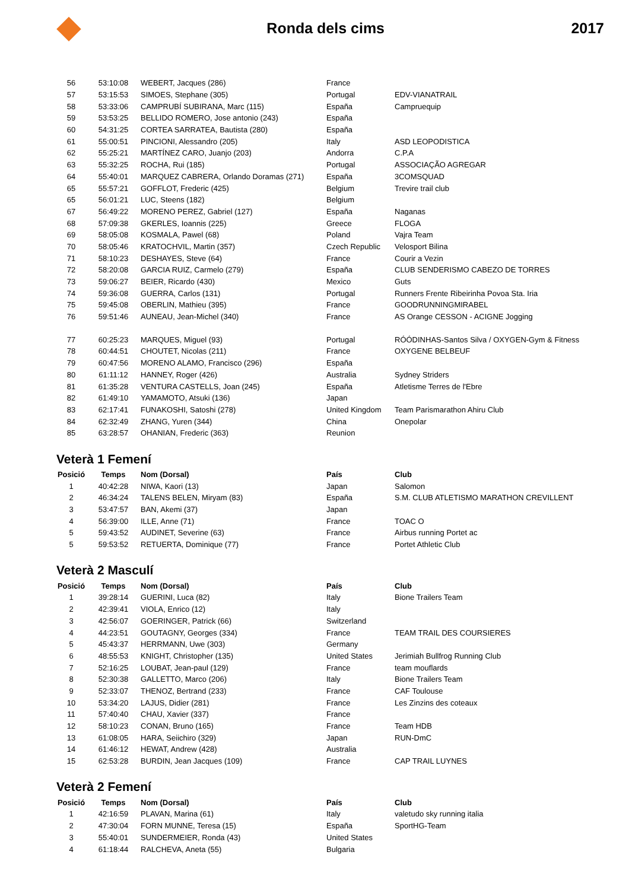Ronda dels cims 2017
| 56 | 53:10:08 | WEBERT, Jacques (286) | France | |
| 57 | 53:15:53 | SIMOES, Stephane (305) | Portugal | EDV-VIANATRAIL |
| 58 | 53:33:06 | CAMPRUBÍ SUBIRANA, Marc (115) | España | Campruequip |
| 59 | 53:53:25 | BELLIDO ROMERO, Jose antonio (243) | España | |
| 60 | 54:31:25 | CORTEA SARRATEA, Bautista (280) | España | |
| 61 | 55:00:51 | PINCIONI, Alessandro (205) | Italy | ASD LEOPODISTICA |
| 62 | 55:25:21 | MARTÍNEZ CARO, Juanjo (203) | Andorra | C.P.A |
| 63 | 55:32:25 | ROCHA, Rui (185) | Portugal | ASSOCIAÇÃO AGREGAR |
| 64 | 55:40:01 | MARQUEZ CABRERA, Orlando Doramas (271) | España | 3COMSQUAD |
| 65 | 55:57:21 | GOFFLOT, Frederic (425) | Belgium | Trevire trail club |
| 65 | 56:01:21 | LUC, Steens (182) | Belgium | |
| 67 | 56:49:22 | MORENO PEREZ, Gabriel (127) | España | Naganas |
| 68 | 57:09:38 | GKERLES, Ioannis (225) | Greece | FLOGA |
| 69 | 58:05:08 | KOSMALA, Pawel (68) | Poland | Vajra Team |
| 70 | 58:05:46 | KRATOCHVIL, Martin (357) | Czech Republic | Velosport Bilina |
| 71 | 58:10:23 | DESHAYES, Steve (64) | France | Courir a Vezin |
| 72 | 58:20:08 | GARCIA RUIZ, Carmelo (279) | España | CLUB SENDERISMO CABEZO DE TORRES |
| 73 | 59:06:27 | BEIER, Ricardo (430) | Mexico | Guts |
| 74 | 59:36:08 | GUERRA, Carlos (131) | Portugal | Runners Frente Ribeirinha Povoa Sta. Iria |
| 75 | 59:45:08 | OBERLIN, Mathieu (395) | France | GOODRUNNINGMIRABEL |
| 76 | 59:51:46 | AUNEAU, Jean-Michel (340) | France | AS Orange CESSON - ACIGNE Jogging |
| 77 | 60:25:23 | MARQUES, Miguel (93) | Portugal | RÓÓDINHAS-Santos Silva / OXYGEN-Gym & Fitness |
| 78 | 60:44:51 | CHOUTET, Nicolas (211) | France | OXYGENE BELBEUF |
| 79 | 60:47:56 | MORENO ALAMO, Francisco (296) | España | |
| 80 | 61:11:12 | HANNEY, Roger (426) | Australia | Sydney Striders |
| 81 | 61:35:28 | VENTURA CASTELLS, Joan (245) | España | Atletisme Terres de l'Ebre |
| 82 | 61:49:10 | YAMAMOTO, Atsuki (136) | Japan | |
| 83 | 62:17:41 | FUNAKOSHI, Satoshi (278) | United Kingdom | Team Parismarathon Ahiru Club |
| 84 | 62:32:49 | ZHANG, Yuren (344) | China | Onepolar |
| 85 | 63:28:57 | OHANIAN, Frederic (363) | Reunion | |
Veterà 1 Femení
| Posició | Temps | Nom (Dorsal) | País | Club |
| --- | --- | --- | --- | --- |
| 1 | 40:42:28 | NIWA, Kaori (13) | Japan | Salomon |
| 2 | 46:34:24 | TALENS BELEN, Miryam (83) | España | S.M. CLUB ATLETISMO MARATHON CREVILLENT |
| 3 | 53:47:57 | BAN, Akemi (37) | Japan | |
| 4 | 56:39:00 | ILLE, Anne (71) | France | TOAC O |
| 5 | 59:43:52 | AUDINET, Severine (63) | France | Airbus running Portet ac |
| 5 | 59:53:52 | RETUERTA, Dominique (77) | France | Portet Athletic Club |
Veterà 2 Masculí
| Posició | Temps | Nom (Dorsal) | País | Club |
| --- | --- | --- | --- | --- |
| 1 | 39:28:14 | GUERINI, Luca (82) | Italy | Bione Trailers Team |
| 2 | 42:39:41 | VIOLA, Enrico (12) | Italy | |
| 3 | 42:56:07 | GOERINGER, Patrick (66) | Switzerland | |
| 4 | 44:23:51 | GOUTAGNY, Georges (334) | France | TEAM TRAIL DES COURSIERES |
| 5 | 45:43:37 | HERRMANN, Uwe (303) | Germany | |
| 6 | 48:55:53 | KNIGHT, Christopher (135) | United States | Jerimiah Bullfrog Running Club |
| 7 | 52:16:25 | LOUBAT, Jean-paul (129) | France | team mouflards |
| 8 | 52:30:38 | GALLETTO, Marco (206) | Italy | Bione Trailers Team |
| 9 | 52:33:07 | THENOZ, Bertrand (233) | France | CAF Toulouse |
| 10 | 53:34:20 | LAJUS, Didier (281) | France | Les Zinzins des coteaux |
| 11 | 57:40:40 | CHAU, Xavier (337) | France | |
| 12 | 58:10:23 | CONAN, Bruno (165) | France | Team HDB |
| 13 | 61:08:05 | HARA, Seiichiro (329) | Japan | RUN-DmC |
| 14 | 61:46:12 | HEWAT, Andrew (428) | Australia | |
| 15 | 62:53:28 | BURDIN, Jean Jacques (109) | France | CAP TRAIL LUYNES |
Veterà 2 Femení
| Posició | Temps | Nom (Dorsal) | País | Club |
| --- | --- | --- | --- | --- |
| 1 | 42:16:59 | PLAVAN, Marina (61) | Italy | valetudo sky running italia |
| 2 | 47:30:04 | FORN MUNNE, Teresa (15) | España | SportHG-Team |
| 3 | 55:40:01 | SUNDERMEIER, Ronda (43) | United States | |
| 4 | 61:18:44 | RALCHEVA, Aneta (55) | Bulgaria | |